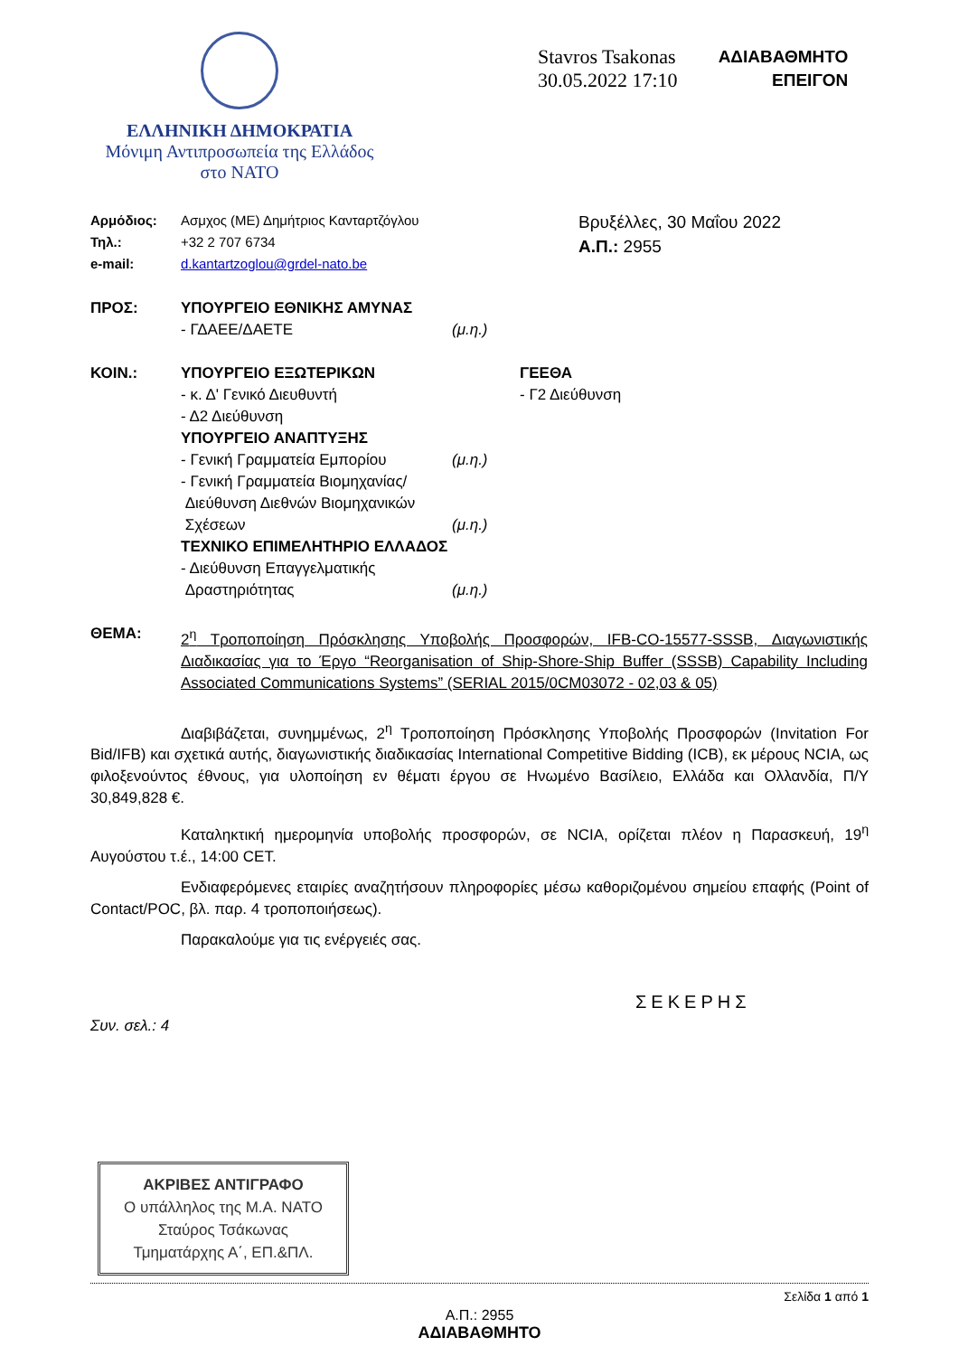ΕΛΛΗΝΙΚΗ ΔΗΜΟΚΡΑΤΙΑ
Μόνιμη Αντιπροσωπεία της Ελλάδος
στο ΝΑΤΟ
Stavros Tsakonas
30.05.2022 17:10
ΑΔΙΑΒΑΘΜΗΤΟ
ΕΠΕΙΓΟΝ
| Αρμόδιος: | Ασμχος (ΜΕ) Δημήτριος Κανταρτζόγλου |
| Τηλ.: | +32 2 707 6734 |
| e-mail: | d.kantartzoglou@grdel-nato.be |
Βρυξέλλες, 30 Μαΐου 2022
Α.Π.: 2955
| ΠΡΟΣ: | ΥΠΟΥΡΓΕΙΟ ΕΘΝΙΚΗΣ ΑΜΥΝΑΣ - ΓΔΑΕΕ/ΔΑΕΤΕ | (μ.η.) | |
| ΚΟΙΝ.: | ΥΠΟΥΡΓΕΙΟ ΕΞΩΤΕΡΙΚΩΝ - κ. Δ' Γενικό Διευθυντή - Δ2 Διεύθυνση ΥΠΟΥΡΓΕΙΟ ΑΝΑΠΤΥΞΗΣ - Γενική Γραμματεία Εμπορίου - Γενική Γραμματεία Βιομηχανίας/ Διεύθυνση Διεθνών Βιομηχανικών Σχέσεων ΤΕΧΝΙΚΟ ΕΠΙΜΕΛΗΤΗΡΙΟ ΕΛΛΑΔΟΣ - Διεύθυνση Επαγγελματικής Δραστηριότητας | (μ.η.) (μ.η.) (μ.η.) | ΓΕΕΘΑ - Γ2 Διεύθυνση |
| ΘΕΜΑ: | 2<sup>η</sup> Τροποποίηση Πρόσκλησης Υποβολής Προσφορών, IFB-CO-15577-SSSB, Διαγωνιστικής Διαδικασίας για το Έργο “Reorganisation of Ship-Shore-Ship Buffer (SSSB) Capability Including Associated Communications Systems” (SERIAL 2015/0CM03072 - 02,03 & 05) | | |
Διαβιβάζεται, συνημμένως, 2<sup>η</sup> Τροποποίηση Πρόσκλησης Υποβολής Προσφορών (Invitation For Bid/IFB) και σχετικά αυτής, διαγωνιστικής διαδικασίας International Competitive Bidding (ICB), εκ μέρους NCIA, ως φιλοξενούντος έθνους, για υλοποίηση εν θέματι έργου σε Ηνωμένο Βασίλειο, Ελλάδα και Ολλανδία, Π/Υ 30,849,828 €.
Καταληκτική ημερομηνία υποβολής προσφορών, σε NCIA, ορίζεται πλέον η Παρασκευή, 19<sup>η</sup> Αυγούστου τ.έ., 14:00 CET.
Ενδιαφερόμενες εταιρίες αναζητήσουν πληροφορίες μέσω καθοριζομένου σημείου επαφής (Point of Contact/POC, βλ. παρ. 4 τροποποιήσεως).
Παρακαλούμε για τις ενέργειές σας.
ΣΕΚΕΡΗΣ
Συν. σελ.: 4
ΑΚΡΙΒΕΣ ΑΝΤΙΓΡΑΦΟ
Ο υπάλληλος της Μ.Α. ΝΑΤΟ
Σταύρος Τσάκωνας
Τμηματάρχης Α΄, ΕΠ.&ΠΛ.
Σελίδα 1 από 1
Α.Π.: 2955
ΑΔΙΑΒΑΘΜΗΤΟ